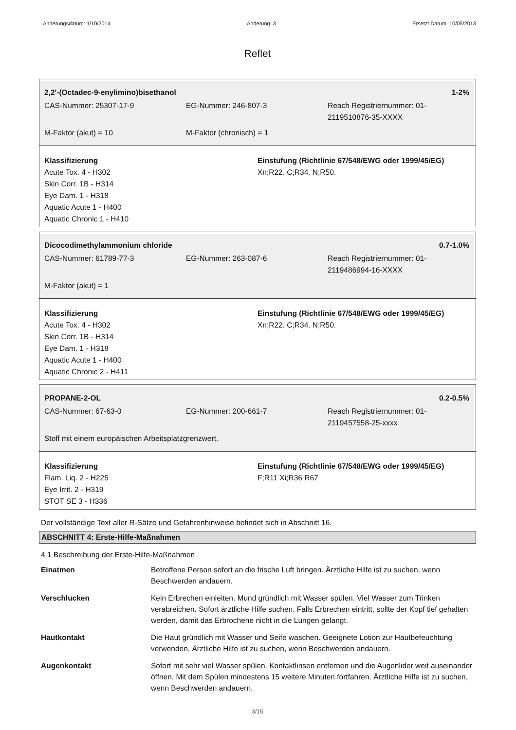Änderungsdatum: 1/10/2014 Änderung: 3 Ersetzt Datum: 10/05/2013
Reflet
2,2'-(Octadec-9-enylimino)bisethanol 1-2%
| CAS-Nummer: 25307-17-9 | EG-Nummer: 246-807-3 | Reach Registriernummer: 01-2119510876-35-XXXX |
| M-Faktor (akut) = 10 | M-Faktor (chronisch) = 1 | |
Klassifizierung
Acute Tox. 4 - H302
Skin Corr. 1B - H314
Eye Dam. 1 - H318
Aquatic Acute 1 - H400
Aquatic Chronic 1 - H410
Einstufung (Richtlinie 67/548/EWG oder 1999/45/EG)
Xn;R22. C;R34. N;R50.
Dicocodimethylammonium chloride 0.7-1.0%
| CAS-Nummer: 61789-77-3 | EG-Nummer: 263-087-6 | Reach Registriernummer: 01-2119486994-16-XXXX |
| M-Faktor (akut) = 1 | | |
Klassifizierung
Acute Tox. 4 - H302
Skin Corr. 1B - H314
Eye Dam. 1 - H318
Aquatic Acute 1 - H400
Aquatic Chronic 2 - H411
Einstufung (Richtlinie 67/548/EWG oder 1999/45/EG)
Xn;R22. C;R34. N;R50.
PROPANE-2-OL 0.2-0.5%
| CAS-Nummer: 67-63-0 | EG-Nummer: 200-661-7 | Reach Registriernummer: 01-2119457558-25-xxxx |
| Stoff mit einem europäischen Arbeitsplatzgrenzwert. | | |
Klassifizierung
Flam. Liq. 2 - H225
Eye Irrit. 2 - H319
STOT SE 3 - H336
Einstufung (Richtlinie 67/548/EWG oder 1999/45/EG)
F;R11 Xi;R36 R67
Der vollständige Text aller R-Sätze und Gefahrenhinweise befindet sich in Abschnitt 16.
ABSCHNITT 4: Erste-Hilfe-Maßnahmen
4.1 Beschreibung der Erste-Hilfe-Maßnahmen
| Einatmen | Betroffene Person sofort an die frische Luft bringen. Ärztliche Hilfe ist zu suchen, wenn Beschwerden andauern. |
| Verschlucken | Kein Erbrechen einleiten. Mund gründlich mit Wasser spülen. Viel Wasser zum Trinken verabreichen. Sofort ärztliche Hilfe suchen. Falls Erbrechen eintritt, sollte der Kopf tief gehalten werden, damit das Erbrochene nicht in die Lungen gelangt. |
| Hautkontakt | Die Haut gründlich mit Wasser und Seife waschen. Geeignete Lotion zur Hautbefeuchtung verwenden. Ärztliche Hilfe ist zu suchen, wenn Beschwerden andauern. |
| Augenkontakt | Sofort mit sehr viel Wasser spülen. Kontaktlinsen entfernen und die Augenlider weit auseinander öffnen. Mit dem Spülen mindestens 15 weitere Minuten fortfahren. Ärztliche Hilfe ist zu suchen, wenn Beschwerden andauern. |
3/15